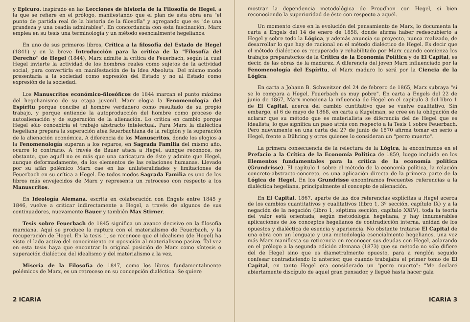y Epicuro, inspirado en las Lecciones de historia de la Filosofía de Hegel, a la que se refiere en el prólogo, manifestando que el plan de esta obra era "el punto de partida real de la historia de la filosofía" y agregando que es "de una grandeza y una osadía admirables". En concordancia con esta fascinación, Marx emplea en su tesis una terminología y un método esencialmente hegelianos.
En uno de sus primeros libros, Crítica a la filosofía del Estado de Hegel (1841) y en la breve Introducción para la crítica de la "Filosofía del Derecho" de Hegel (1844), Marx admite la crítica de Feuerbach, según la cual Hegel invierte la actividad de los hombres reales como sujetos de la actividad social, para convertirla en manifestación de la Idea Absoluta. Del mismo modo presentaría a la sociedad como expresión del Estado y no al Estado como expresión de la sociedad.
Los Manuscritos económico-filosóficos de 1844 marcan el punto máximo del hegelianismo de su etapa juvenil. Marx elogia la Fenomenología del Espíritu porque concibe al hombre verdadero como resultado de su propio trabajo, y porque entiende la autoproducción del hombre como proceso de autoalienación y de superación de la alienación. Lo critica en cambio porque Hegel sólo concebiría el trabajo abstracto intelectual. Para Marx la dialéctica hegeliana prepara la superación atea feuerbachiana de la religión y la superación de la alienación económica. A diferencia de los Manuscritos, donde los elogios a la Fenomenología superan a los reparos, en Sagrada Familia del mismo año, ocurre lo contrario. A través de Bauer ataca a Hegel, aunque reconoce, no obstante, que aquél no es más que una caricatura de éste y admite que Hegel, aunque deformadamente, da los elementos de las relaciones humanas. Llevado por su afán polémico Marx cae en las unilateralidades y limitaciones de Feuerbach en su crítica a Hegel. De todos modos Sagrada Familia es uno de los libros más envejecidos de Marx y representa un retroceso con respecto a los Manuscritos.
En Ideología Alemana, escrita en colaboración con Engels entre 1845 y 1846, vuelve a criticar indirectamente a Hegel, a través de algunos de sus continuadores, nuevamente Bauer y también Max Stirner.
Tesis sobre Feuerbach de 1845 significa un avance decisivo en la filosofía marxiana. Aquí se produce la ruptura con el materialismo de Feuerbach, y la recuperación de Hegel. En la tesis 1, se reconoce que el idealismo (de Hegel) ha visto el lado activo del conocimiento en oposición al materialismo pasivo. Tal vez en esta tesis haya que encontrar la original posición de Marx como síntesis o superación dialéctica del idealismo y del materialismo a la vez.
Miseria de la Filosofía de 1847, como los libros fundamentalmente polémicos de Marx, es un retroceso en su concepción dialéctica. Se quiere
2 ICARIA
mostrar la dependencia metodológica de Proudhon con Hegel, si bien reconociendo la superioridad de éste con respecto a aquél.
Un momento clave en la evolución del pensamiento de Marx, lo documenta la carta a Engels del 14 de enero de 1858, donde afirma haber redescubierto a Hegel y sobre todo la Lógica, y además anuncia su proyecto, nunca realizado, de desarrollar lo que hay de racional en el método dialéctico de Hegel. Es decir que el método dialéctico es recuperado y rehabilitado por Marx cuando comienza los trabajos preparatorios de la Crítica de la Economía Política y de El Capital, es decir, de las obras de la madurez. A diferencia del joven Marx influenciado por la Fenomenología del Espíritu, el Marx maduro lo será por la Ciencia de la Lógica.
En carta a Johann B. Schweitzer del 24 de febrero de 1865, Marx subraya "si se lo compara a Hegel, Feuerbach es muy pobre". En carta a Engels del 22 de junio de 1867, Marx menciona la influencia de Hegel en el capítulo 3 del libro 1 de El Capital, acerca del cambio cuntitativo que se vuelve cualitativo. Sin embargo, el 6 de mayo de 1868, en carta a Kugelman, se cree en la obligación de aclarar que su método que es materialista se diferencia del de Hegel que es idealista, lo que significa un paso atrás con respecto a la Tesis 1 sobre Feuerbach. Pero nuevamente en una carta del 27 de junio de 1870 afirma tomar en serio a Hegel, frente a Dühring y otros quienes lo consideran un "perro muerto".
La primera consecuencia de la relectura de la Lógica, la encontramos en el Prefacio a la Crítica de la Economía Política de 1859, luego incluida en los Elementos fundamentales para la crítica de la economía política (Grundrisse). El capítulo 1 sobre el método de la economía política, la relación concreto-abstracto-concreto, es una aplicación directa de la primera parte de la Lógica de Hegel. En los Grundrisse encontramos frecuentes referencias a la dialéctica hegeliana, principalmente al concepto de alienación.
En El Capital, 1867, aparte de las dos referencias explícitas a Hegel acerca de los cambios cuantitativos y cualitativos (libro 1, 3º sección, capítulo IX) y a la negación de la negación (libro 1, séptima sección, capítulo XXIV), toda la teoría del valor está orientada, según metodología hegeliana, y hay innumerables aplicaciones de los conceptos hegelianos de contradicción interna, unidad de los opuestos y dialéctica de esencia y apariencia. No obstante tratarse El Capital de una obra con un lenguaje y una metodología esencialmente hegelianos, una vez más Marx manifiesta su reticencia en reconocer sus deudas con Hegel, aclarando en el prólogo a la segunda edición alemana (1873) que su método no sólo difiere del de Hegel sino que es diametralmente opuesto, para a renglón seguido confesar contradiciendo lo anterior, que cuando trabajaba el primer tomo de El Capital, en tanto Hegel era considerado un "perro muerto": "Me declaré abiertamente discípulo de aquel gran pensador, y llegué hasta hacer gala
ICARIA 3